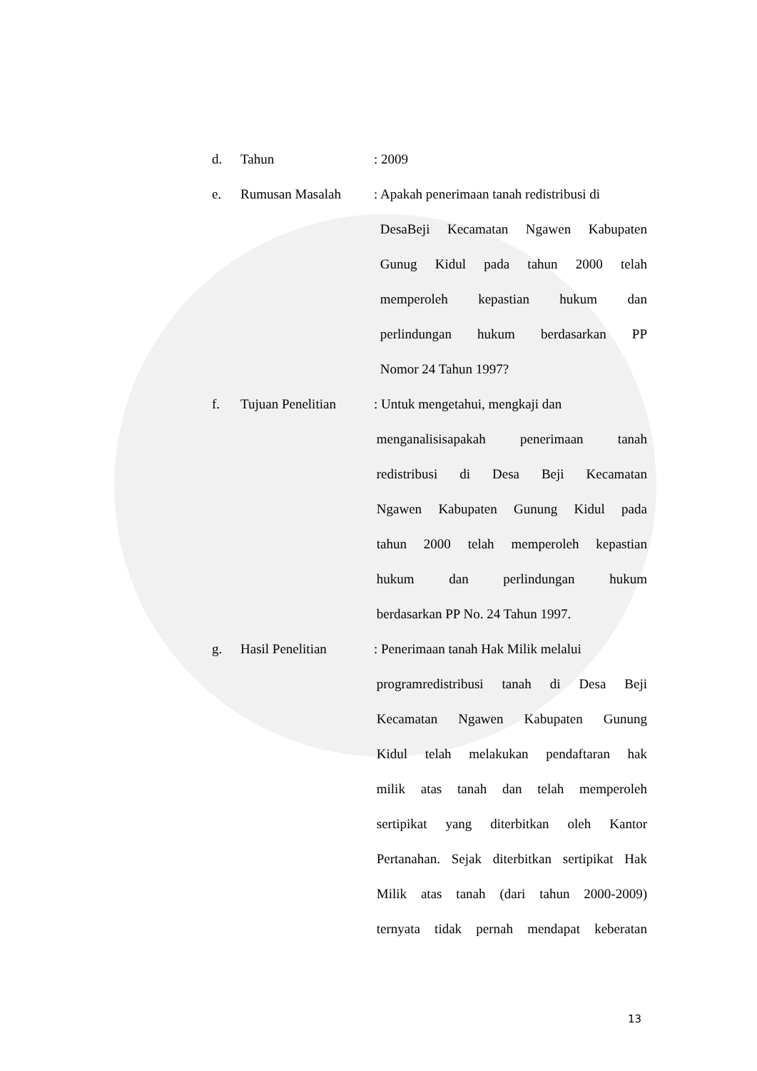d. Tahun : 2009
e. Rumusan Masalah : Apakah penerimaan tanah redistribusi di
DesaBeji Kecamatan Ngawen Kabupaten
Gunug Kidul pada tahun 2000 telah
memperoleh kepastian hukum dan
perlindungan hukum berdasarkan PP
Nomor 24 Tahun 1997?
f. Tujuan Penelitian
: Untuk mengetahui, mengkaji dan
menganalisisapakah penerimaan tanah
redistribusi di Desa Beji Kecamatan
Ngawen Kabupaten Gunung Kidul pada
tahun 2000 telah memperoleh kepastian
hukum dan perlindungan hukum
berdasarkan PP No. 24 Tahun 1997.
g. Hasil Penelitian : Penerimaan tanah Hak Milik melalui
programredistribusi tanah di Desa Beji
Kecamatan Ngawen Kabupaten Gunung
Kidul telah melakukan pendaftaran hak
milik atas tanah dan telah memperoleh
sertipikat yang diterbitkan oleh Kantor
Pertanahan. Sejak diterbitkan sertipikat Hak
Milik atas tanah (dari tahun 2000-2009)
ternyata tidak pernah mendapat keberatan
13